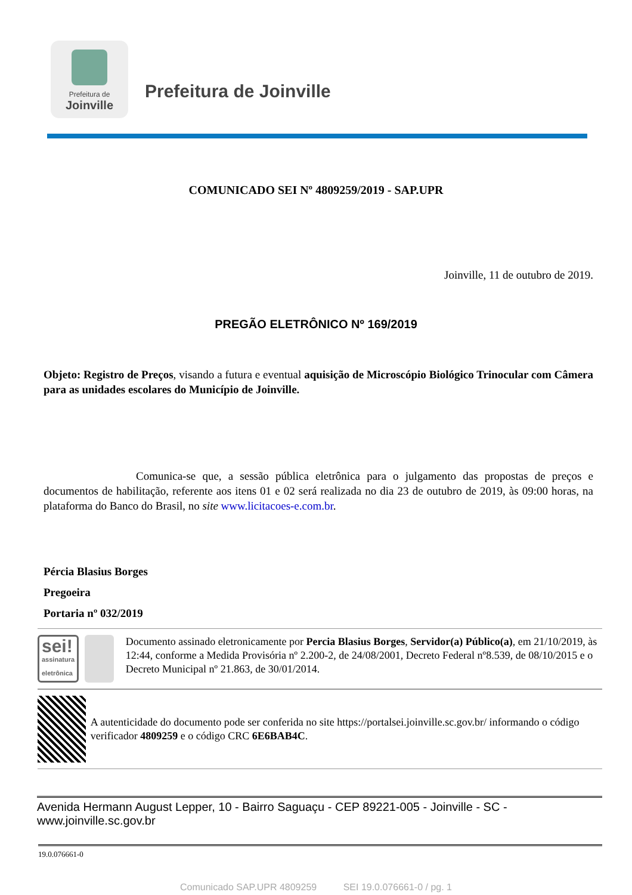Prefeitura de
Joinville
Prefeitura de Joinville
COMUNICADO SEI Nº 4809259/2019 - SAP.UPR
Joinville, 11 de outubro de 2019.
PREGÃO ELETRÔNICO Nº 169/2019
Objeto: Registro de Preços, visando a futura e eventual aquisição de Microscópio Biológico Trinocular com Câmera para as unidades escolares do Município de Joinville.
Comunica-se que, a sessão pública eletrônica para o julgamento das propostas de preços e documentos de habilitação, referente aos itens 01 e 02 será realizada no dia 23 de outubro de 2019, às 09:00 horas, na plataforma do Banco do Brasil, no site www.licitacoes-e.com.br.
Pércia Blasius Borges
Pregoeira
Portaria nº 032/2019
sei!
assinatura eletrônica
Documento assinado eletronicamente por Percia Blasius Borges, Servidor(a) Público(a), em 21/10/2019, às 12:44, conforme a Medida Provisória nº 2.200-2, de 24/08/2001, Decreto Federal nº8.539, de 08/10/2015 e o Decreto Municipal nº 21.863, de 30/01/2014.
A autenticidade do documento pode ser conferida no site https://portalsei.joinville.sc.gov.br/ informando o código verificador 4809259 e o código CRC 6E6BAB4C.
Avenida Hermann August Lepper, 10 - Bairro Saguaçu - CEP 89221-005 - Joinville - SC - www.joinville.sc.gov.br
19.0.076661-0
Comunicado SAP.UPR 4809259 SEI 19.0.076661-0 / pg. 1